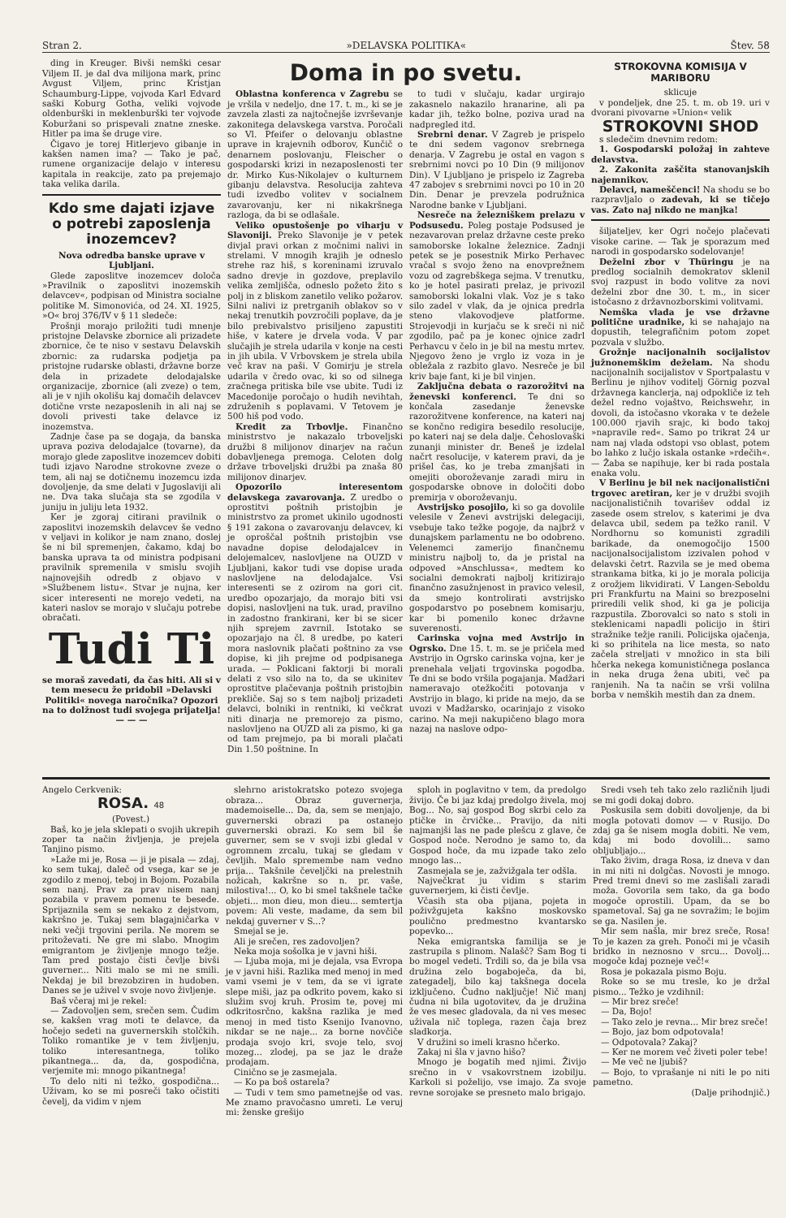Stran 2. »DELAVSKA POLITIKA« Štev. 58
ding in Kreuger. Bivši nemški cesar Viljem II. je dal dva milijona mark, princ Avgust Viljem, princ Kristjan Schaumburg-Lippe, vojvoda Karl Edvard saški Koburg Gotha, veliki vojvode oldenburški in meklenburški ter vojvode Koburžani so prispevali znatne zneske. Hitler pa ima še druge vire.
Čigavo je torej Hitlerjevo gibanje in kakšen namen ima? — Tako je pač, rumene organizacije delajo v interesu kapitala in reakcije, zato pa prejemajo taka velika darila.
Kdo sme dajati izjave o potrebi zaposlenja inozemcev?
Nova odredba banske uprave v Ljubljani.
Glede zaposlitve inozemcev določa »Pravilnik o zaposlitvi inozemskih delavcev«, podpisan od Ministra socialne politike M. Simonovića, od 24. XI. 1925, »O« broj 376/IV v § 11 sledeče:
Prošnji morajo priložiti tudi mnenje pristojne Delavske zbornice ali prizadete zbornice, če te niso v sestavu Delavskih zbornic: za rudarska podjetja pa pristojne rudarske oblasti, državne borze dela in prizadete delodajalske organizacije, zbornice (ali zveze) o tem, ali je v njih okolišu kaj domačih delavcev dotične vrste nezaposlenih in ali naj se dovoli privesti take delavce iz inozemstva.
Zadnje čase pa se dogaja, da banska uprava poziva delodajalce (tovarne), da morajo glede zaposlitve inozemcev dobiti tudi izjavo Narodne strokovne zveze o tem, ali naj se dotičnemu inozemcu izda dovoljenje, da sme delati v Jugoslaviji ali ne. Dva taka slučaja sta se zgodila v juniju in juliju leta 1932.
Ker je zgoraj citirani pravilnik o zaposlitvi inozemskih delavcev še vedno v veljavi in kolikor je nam znano, doslej še ni bil spremenjen, čakamo, kdaj bo banska uprava ta od ministra podpisani pravilnik spremenila v smislu svojih najnovejših odredb z objavo v »Službenem listu«. Stvar je nujna, ker sicer interesenti ne morejo vedeti, na kateri naslov se morajo v slučaju potrebe obračati.
Tudi Ti
se moraš zavedati, da čas hiti. Ali si v tem mesecu že pridobil »Delavski Politiki« novega naročnika? Opozori na to dolžnost tudi svojega prijatelja! — — —
Doma in po svetu.
Oblastna konferenca v Zagrebu se je vršila v nedeljo, dne 17. t. m., ki se je zavzela zlasti za najtočnejše izvrševanje zakonitega delavskega varstva. Poročali so Vl. Pfeifer o delovanju oblastne uprave in krajevnih odborov, Kunčič o denarnem poslovanju, Fleischer o gospodarski krizi in nezaposlenosti ter dr. Mirko Kus-Nikolajev o kulturnem gibanju delavstva. Resolucija zahteva tudi izvedbo volitev v socialnem zavarovanju, ker ni nikakršnega razloga, da bi se odlašale.
Veliko opustošenje po viharju v Slavoniji. Preko Slavonije je v petek divjal pravi orkan z močnimi nalivi in strelami. V mnogih krajih je odneslo strehe raz hiš, s koreninami izruvalo sadno drevje in gozdove, preplavilo velika zemljišča, odneslo požeto žito s polj in z bliskom zanetilo veliko požarov. Silni nalivi iz pretrganih oblakov so v nekaj trenutkih povzročili poplave, da je bilo prebivalstvo prisiljeno zapustiti hiše, v katere je drvela voda. V par slučajih je strela udarila v konje na cesti in jih ubila. V Vrbovskem je strela ubila več krav na paši. V Gomirju je strela udarila v čredo ovac, ki so od silnega zračnega pritiska bile vse ubite. Tudi iz Macedonije poročajo o hudih nevihtah, združenih s poplavami. V Tetovem je 500 hiš pod vodo.
Kredit za Trbovlje. Finančno ministrstvo je nakazalo trboveljski družbi 8 milijonov dinarjev na račun dobavljenega premoga. Celoten dolg države trboveljski družbi pa znaša 80 milijonov dinarjev.
Opozorilo interesentom delavskega zavarovanja. Z uredbo o oprostitvi poštnih pristojbin je ministrstvo za promet ukinilo ugodnosti § 191 zakona o zavarovanju delavcev, ki je oproščal poštnih pristojbin vse navadne dopise delodajalcev in delojemalcev, naslovljene na OUZD v Ljubljani, kakor tudi vse dopise urada naslovljene na delodajalce. Vsi interesenti se z ozirom na gori cit. uredbo opozarjajo, da morajo biti vsi dopisi, naslovljeni na tuk. urad, pravilno in zadostno frankirani, ker bi se sicer njih sprejem zavrnil. Istotako se opozarjajo na čl. 8 uredbe, po kateri mora naslovnik plačati poštnino za vse dopise, ki jih prejme od podpisanega urada. — Poklicani faktorji bi morali delati z vso silo na to, da se ukinitev oprostitve plačevanja poštnih pristojbin prekliče. Saj so s tem najbolj prizadeti delavci, bolniki in rentniki, ki večkrat niti dinarja ne premorejo za pismo, naslovljeno na OUZD ali za pismo, ki ga od tam prejmejo, pa bi morali plačati Din 1.50 poštnine. In
to tudi v slučaju, kadar urgirajo zakasnelo nakazilo hranarine, ali pa kadar jih, težko bolne, poziva urad na nadpregled itd.
Srebrni denar. V Zagreb je prispelo te dni sedem vagonov srebrnega denarja. V Zagrebu je ostal en vagon s srebrnimi novci po 10 Din (9 milijonov Din). V Ljubljano je prispelo iz Zagreba 47 zabojev s srebrnimi novci po 10 in 20 Din. Denar je prevzela podružnica Narodne banke v Ljubljani.
Nesreče na železniškem prelazu v Podsusedu. Poleg postaje Podsused je nezavarovan prelaz državne ceste preko samoborske lokalne železnice. Zadnji petek se je posestnik Mirko Perhavec vračal s svojo ženo na enovprežnem vozu od zagrebškega sejma. V trenutku, ko je hotel pasirati prelaz, je privozil samoborski lokalni vlak. Voz je s tako silo zadel v vlak, da je ojnica predrla steno vlakovodjeve platforme. Strojevodji in kurjaču se k sreči ni nič zgodilo, pač pa je konec ojnice zadrl Perhavcu v čelo in je bil na mestu mrtev. Njegovo ženo je vrglo iz voza in je obležala z razbito glavo. Nesreče je bil kriv baje fant, ki je bil vinjen.
Zaključna debata o razorožitvi na ženevski konferenci. Te dni so končala zasedanje ženevske razorožitvene konference, na kateri naj se končno redigira besedilo resolucije, po kateri naj se dela dalje. Čehoslovaški zunanji minister dr. Beneš je izdelal načrt resolucije, v katerem pravi, da je prišel čas, ko je treba zmanjšati in omejiti oboroževanje zaradi miru in gospodarske obnove in določiti dobo premirja v oboroževanju.
Avstrijsko posojilo, ki so ga dovolile velesile v Ženevi avstrijski delegaciji, vsebuje tako težke pogoje, da najbrž v dunajskem parlamentu ne bo odobreno. Velenemci zamerijo finančnemu ministru najbolj to, da je pristal na odpoved »Anschlussa«, medtem ko socialni demokrati najbolj kritizirajo finančno zasužnjenost in pravico velesil, da smejo kontrolirati avstrijsko gospodarstvo po posebnem komisarju, kar bi pomenilo konec državne suverenosti.
Carinska vojna med Avstrijo in Ogrsko. Dne 15. t. m. se je pričela med Avstrijo in Ogrsko carinska vojna, ker je prenehala veljati trgovinska pogodba. Te dni se bodo vršila pogajanja. Madžari nameravajo otežkočiti potovanja v Avstrijo in blago, ki pride na mejo, da se uvozi v Madžarsko, ocarinjajo z visoko carino. Na meji nakupičeno blago mora nazaj na naslove odpo-
STROKOVNA KOMISIJA V MARIBORU
sklicuje
v pondeljek, dne 25. t. m. ob 19. uri v dvorani pivovarne »Union« velik
STROKOVNI SHOD
s sledečim dnevnim redom:
1. Gospodarski položaj in zahteve delavstva.
2. Zakonita zaščita stanovanjskih najemnikov.
Delavci, nameščenci! Na shodu se bo razpravljalo o zadevah, ki se tičejo vas. Zato naj nikdo ne manjka!
šiljateljev, ker Ogri nočejo plačevati visoke carine. — Tak je sporazum med narodi in gospodarsko sodelovanje!
Deželni zbor v Thüringu je na predlog socialnih demokratov sklenil svoj razpust in bodo volitve za novi deželni zbor dne 30. t. m., in sicer istočasno z državnozborskimi volitvami.
Nemška vlada je vse državne politične uradnike, ki se nahajajo na dopustih, telegrafičnim potom zopet pozvala v službo.
Grožnje nacijonalnih socijalistov južnonemškim deželam. Na shodu nacijonalnih socijalistov v Sportpalastu v Berlinu je njihov voditelj Görnig pozval državnega kanclerja, naj odpokliče iz teh dežel redno vojaštvo, Reichswehr, in dovoli, da istočasno vkoraka v te dežele 100.000 rjavih srajc, ki bodo takoj »napravile red«. Samo po trikrat 24 ur nam naj vlada odstopi vso oblast, potem bo lahko z lučjo iskala ostanke »rdečih«. — Žaba se napihuje, ker bi rada postala enaka volu.
V Berlinu je bil nek nacijonalistični trgovec aretiran, ker je v družbi svojih nacijonalističnih tovarišev oddal iz zasede osem strelov, s katerimi je dva delavca ubil, sedem pa težko ranil. V Nordhornu so komunisti zgradili barikade, da onemogočijo 1500 nacijonalsocijalistom izzivalen pohod v delavski četrt. Razvila se je med obema strankama bitka, ki jo je morala policija z orožjem likvidirati. V Langen-Seboldu pri Frankfurtu na Maini so brezposelni priredili velik shod, ki ga je policija razpustila. Zborovalci so nato s stoli in steklenicami napadli policijo in štiri stražnike težje ranili. Policijska ojačenja, ki so prihitela na lice mesta, so nato začela streljati v množico in sta bili hčerka nekega komunističnega poslanca in neka druga žena ubiti, več pa ranjenih. Na ta način se vrši volilna borba v nemških mestih dan za dnem.
Angelo Cerkvenik:
ROSA. 48
(Povest.)
Baš, ko je jela sklepati o svojih ukrepih zoper ta način življenja, je prejela Tanjino pismo.
»Laže mi je, Rosa — ji je pisala — zdaj, ko sem tukaj, daleč od vsega, kar se je zgodilo z menoj, teboj in Bojom. Pozabila sem nanj. Prav za prav nisem nanj pozabila v pravem pomenu te besede. Sprijaznila sem se nekako z dejstvom, kakršno je. Tukaj sem blagajničarka v neki večji trgovini perila. Ne morem se pritoževati. Ne gre mi slabo. Mnogim emigrantom je življenje mnogo težje. Tam pred postajo čisti čevlje bivši guverner... Niti malo se mi ne smili. Nekdaj je bil brezobziren in hudoben. Danes se je uživel v svoje novo življenje.
Baš včeraj mi je rekel:
— Zadovoljen sem, srečen sem. Čudim se, kakšen vrag moti te delavce, da hočejo sedeti na guvernerskih stolčkih. Toliko romantike je v tem življenju, toliko interesantnega, toliko pikantnega... da, da, gospodična, verjemite mi: mnogo pikantnega!
To delo niti ni težko, gospodična... Uživam, ko se mi posreči tako očistiti čevelj, da vidim v njem
slehrno aristokratsko potezo svojega obraza... Obraz guvernerja, mademoiselle... Da, da, sem se menjajo, guvernerski obrazi pa ostanejo guvernerski obrazi. Ko sem bil še guverner, sem se v svoji izbi gledal v ogromnem zrcalu, tukaj se gledam v čevljih. Malo spremembe nam vedno prija... Takšnile čeveljčki na prelestnih nožicah, kakršne so n. pr. vaše, milostiva!... O, ko bi smel takšnele tačke objeti... mon dieu, mon dieu... semtertja povem: Ali veste, madame, da sem bil nekdaj guverner v S...?
Smejal se je.
Ali je srečen, res zadovoljen?
Neka moja sošolka je v javni hiši.
— Ljuba moja, mi je dejala, vsa Evropa je v javni hiši. Razlika med menoj in med vami vsemi je v tem, da se vi igrate slepe miši, jaz pa odkrito povem, kako si služim svoj kruh. Prosim te, povej mi odkritosrčno, kakšna razlika je med menoj in med tisto Ksenijo Ivanovno, nikdar se ne naje... za borne novčiče prodaja svojo kri, svoje telo, svoj mozeg... zlodej, pa se jaz le draže prodajam.
Cinično se je zasmejala.
— Ko pa boš ostarela?
— Tudi v tem smo pametnejše od vas. Me znamo pravočasno umreti. Le veruj mi: ženske grešijo
sploh in poglavitno v tem, da predolgo živijo. Če bi jaz kdaj predolgo živela, moj Bog... No, saj gospod Bog skrbi celo za ptičke in črvičke... Pravijo, da niti najmanjši las ne pade plešcu z glave, če Gospod noče. Nerodno je samo to, da Gospod hoče, da mu izpade tako zelo mnogo las...
Zasmejala se je, zažvižgala ter odšla.
Največkrat ju vidim s starim guvernerjem, ki čisti čevlje.
Včasih sta oba pijana, pojeta in poživžgujeta kakšno moskovsko poulično predmestno kvantarsko popevko...
Neka emigrantska familija se je zastrupila s plinom. Nalašč? Sam Bog ti bo mogel vedeti. Trdili so, da je bila vsa družina zelo bogaboječa, da bi, zategadelj, bilo kaj takšnega docela izključeno. Čudno naključje! Nič manj čudna ni bila ugotovitev, da je družina že ves mesec gladovala, da ni ves mesec uživala nič toplega, razen čaja brez sladkorja.
V družini so imeli krasno hčerko.
Zakaj ni šla v javno hišo?
Mnogo je bogatih med njimi. Živijo srečno in v vsakovrstnem izobilju. Karkoli si poželijo, vse imajo. Za svoje revne sorojake se presneto malo brigajo.
Sredi vseh teh tako zelo različnih ljudi se mi godi dokaj dobro.
Poskusila sem dobiti dovoljenje, da bi mogla potovati domov — v Rusijo. Do zdaj ga še nisem mogla dobiti. Ne vem, kdaj mi bodo dovolili... samo obljubljajo...
Tako živim, draga Rosa, iz dneva v dan in mi niti ni dolgčas. Novosti je mnogo. Pred tremi dnevi so me zaslišali zaradi moža. Govorila sem tako, da ga bodo mogoče oprostili. Upam, da se bo spametoval. Saj ga ne sovražim; le bojim se ga. Nasilen je.
Mir sem našla, mir brez sreče, Rosa! To je kazen za greh. Ponoči mi je včasih bridko in neznosno v srcu... Dovolj... mogoče kdaj pozneje več!«
Rosa je pokazala pismo Boju.
Roke so se mu tresle, ko je držal pismo... Težko je vzdihnil:
— Mir brez sreče!
— Da, Bojo!
— Tako zelo je revna... Mir brez sreče!
— Bojo, jaz bom odpotovala!
— Odpotovala? Zakaj?
— Ker ne morem več živeti polег tebe!
— Me več ne ljubiš?
— Bojo, to vprašanje ni niti le po niti pametno.
(Dalje prihodnjič.)